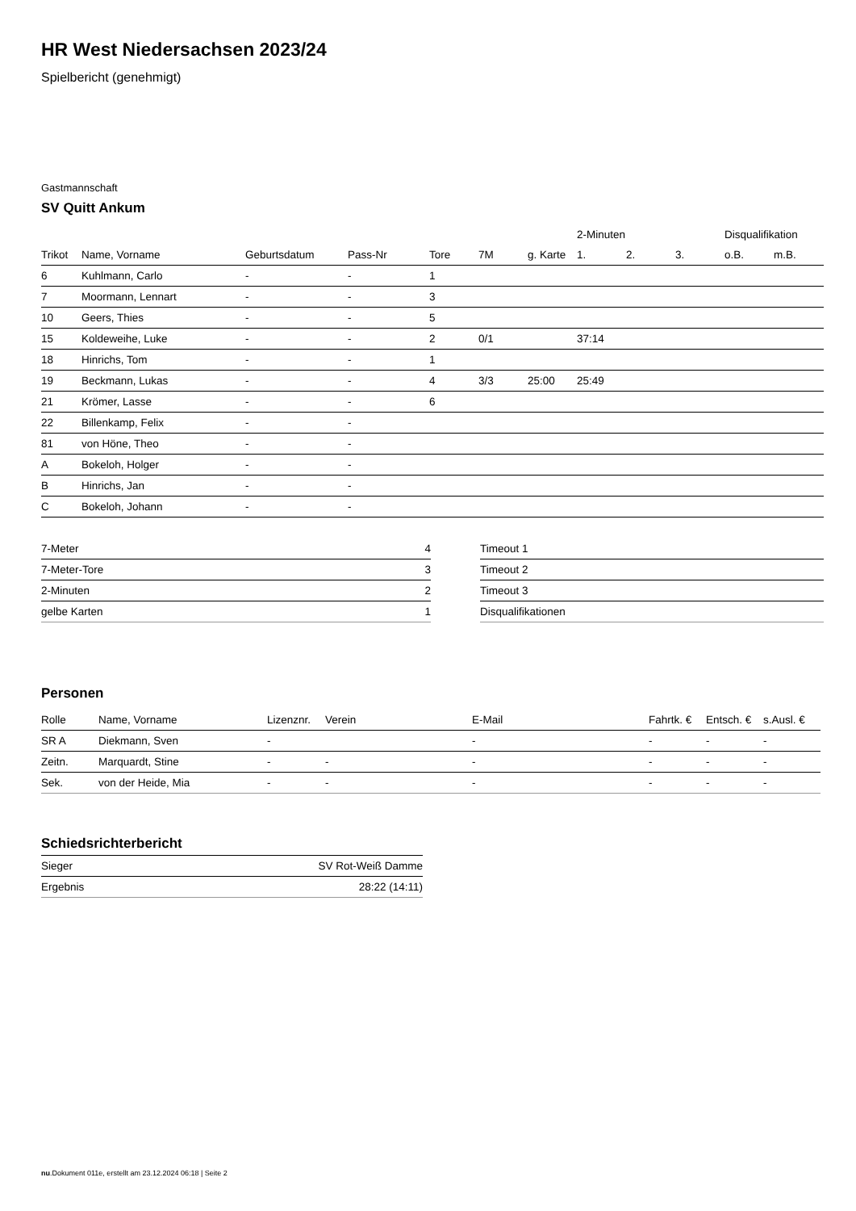HR West Niedersachsen 2023/24
Spielbericht (genehmigt)
Gastmannschaft
SV Quitt Ankum
| | | | | | | | 2-Minuten | | | Disqualifikation | |
| --- | --- | --- | --- | --- | --- | --- | --- | --- | --- | --- | --- |
| Trikot | Name, Vorname | Geburtsdatum | Pass-Nr | Tore | 7M | g. Karte | 1. | 2. | 3. | o.B. | m.B. |
| 6 | Kuhlmann, Carlo | - | - | 1 | | | | | | | |
| 7 | Moormann, Lennart | - | - | 3 | | | | | | | |
| 10 | Geers, Thies | - | - | 5 | | | | | | | |
| 15 | Koldeweihe, Luke | - | - | 2 | 0/1 | | 37:14 | | | | |
| 18 | Hinrichs, Tom | - | - | 1 | | | | | | | |
| 19 | Beckmann, Lukas | - | - | 4 | 3/3 | 25:00 | 25:49 | | | | |
| 21 | Krömer, Lasse | - | - | 6 | | | | | | | |
| 22 | Billenkamp, Felix | - | - | | | | | | | | |
| 81 | von Höne, Theo | - | - | | | | | | | | |
| A | Bokeloh, Holger | - | - | | | | | | | | |
| B | Hinrichs, Jan | - | - | | | | | | | | |
| C | Bokeloh, Johann | - | - | | | | | | | | |
| 7-Meter | 4 |
| 7-Meter-Tore | 3 |
| 2-Minuten | 2 |
| gelbe Karten | 1 |
| Timeout 1 |
| Timeout 2 |
| Timeout 3 |
| Disqualifikationen |
Personen
| Rolle | Name, Vorname | Lizenznr. | Verein | E-Mail | Fahrtk. € | Entsch. € | s.Ausl. € |
| --- | --- | --- | --- | --- | --- | --- | --- |
| SR A | Diekmann, Sven | - | | - | - | - | - |
| Zeitn. | Marquardt, Stine | - | - | - | - | - | - |
| Sek. | von der Heide, Mia | - | - | - | - | - | - |
Schiedsrichterbericht
| Sieger | SV Rot-Weiß Damme |
| Ergebnis | 28:22 (14:11) |
nu.Dokument 011e, erstellt am 23.12.2024 06:18 | Seite 2